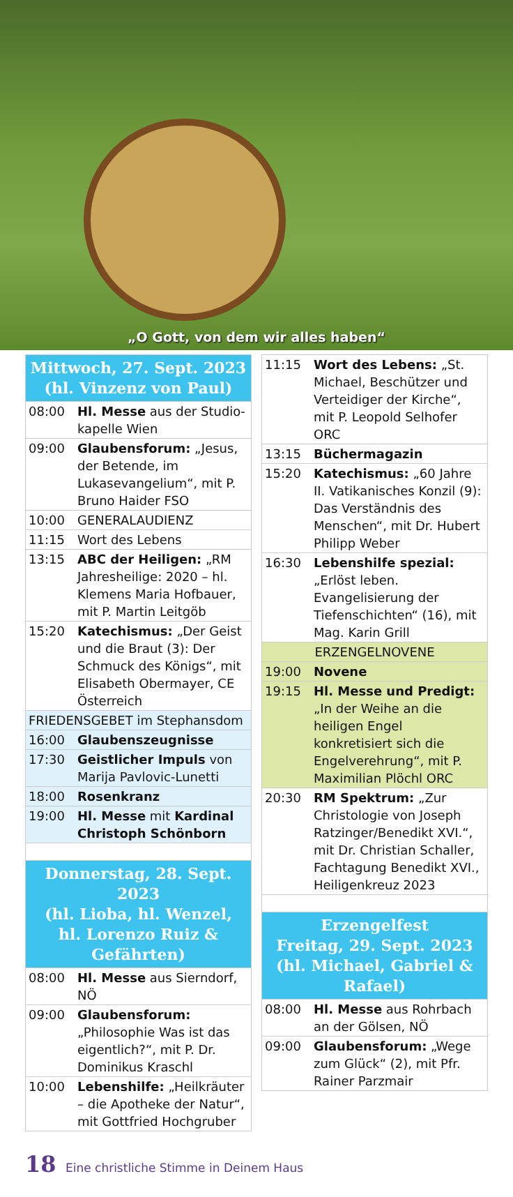„O Gott, von dem wir alles haben“
| Mittwoch, 27. Sept. 2023 (hl. Vinzenz von Paul) | |
| 08:00 | Hl. Messe aus der Studio­kapelle Wien |
| 09:00 | Glaubensforum: „Jesus, der Betende, im Lukasevangelium“, mit P. Bruno Haider FSO |
| 10:00 | GENERALAUDIENZ |
| 11:15 | Wort des Lebens |
| 13:15 | ABC der Heiligen: „RM Jahresheilige: 2020 – hl. Klemens Maria Hofbauer, mit P. Martin Leitgöb |
| 15:20 | Katechismus: „Der Geist und die Braut (3): Der Schmuck des Königs“, mit Elisabeth Obermayer, CE Österreich |
| FRIEDENSGEBET im Stephansdom | |
| 16:00 | Glaubenszeugnisse |
| 17:30 | Geistlicher Impuls von Marija Pavlovic-Lunetti |
| 18:00 | Rosenkranz |
| 19:00 | Hl. Messe mit Kardinal Christoph Schönborn |
| Donnerstag, 28. Sept. 2023 (hl. Lioba, hl. Wenzel, hl. Lorenzo Ruiz & Gefährten) | |
| 08:00 | Hl. Messe aus Sierndorf, NÖ |
| 09:00 | Glaubensforum: „Philosophie Was ist das eigentlich?“, mit P. Dr. Dominikus Kraschl |
| 10:00 | Lebenshilfe: „Heilkräuter – die Apotheke der Natur“, mit Gottfried Hochgruber |
| 11:15 | Wort des Lebens: „St. Michael, Beschützer und Verteidiger der Kirche“, mit P. Leopold Selhofer ORC |
| 13:15 | Büchermagazin |
| 15:20 | Katechismus: „60 Jahre II. Vatikanisches Konzil (9): Das Verständnis des Menschen“, mit Dr. Hubert Philipp Weber |
| 16:30 | Lebenshilfe spezial: „Erlöst leben. Evangelisierung der Tiefenschichten“ (16), mit Mag. Karin Grill |
| ERZENGELNOVENE | |
| 19:00 | Novene |
| 19:15 | Hl. Messe und Predigt: „In der Weihe an die heiligen Engel konkretisiert sich die Engelverehrung“, mit P. Maximilian Plöchl ORC |
| 20:30 | RM Spektrum: „Zur Christologie von Joseph Ratzinger/Benedikt XVI.“, mit Dr. Christian Schaller, Fachtagung Benedikt XVI., Heiligenkreuz 2023 |
| Erzengelfest Freitag, 29. Sept. 2023 (hl. Michael, Gabriel & Rafael) | |
| 08:00 | Hl. Messe aus Rohrbach an der Gölsen, NÖ |
| 09:00 | Glaubensforum: „Wege zum Glück“ (2), mit Pfr. Rainer Parzmair |
18 Eine christliche Stimme in Deinem Haus